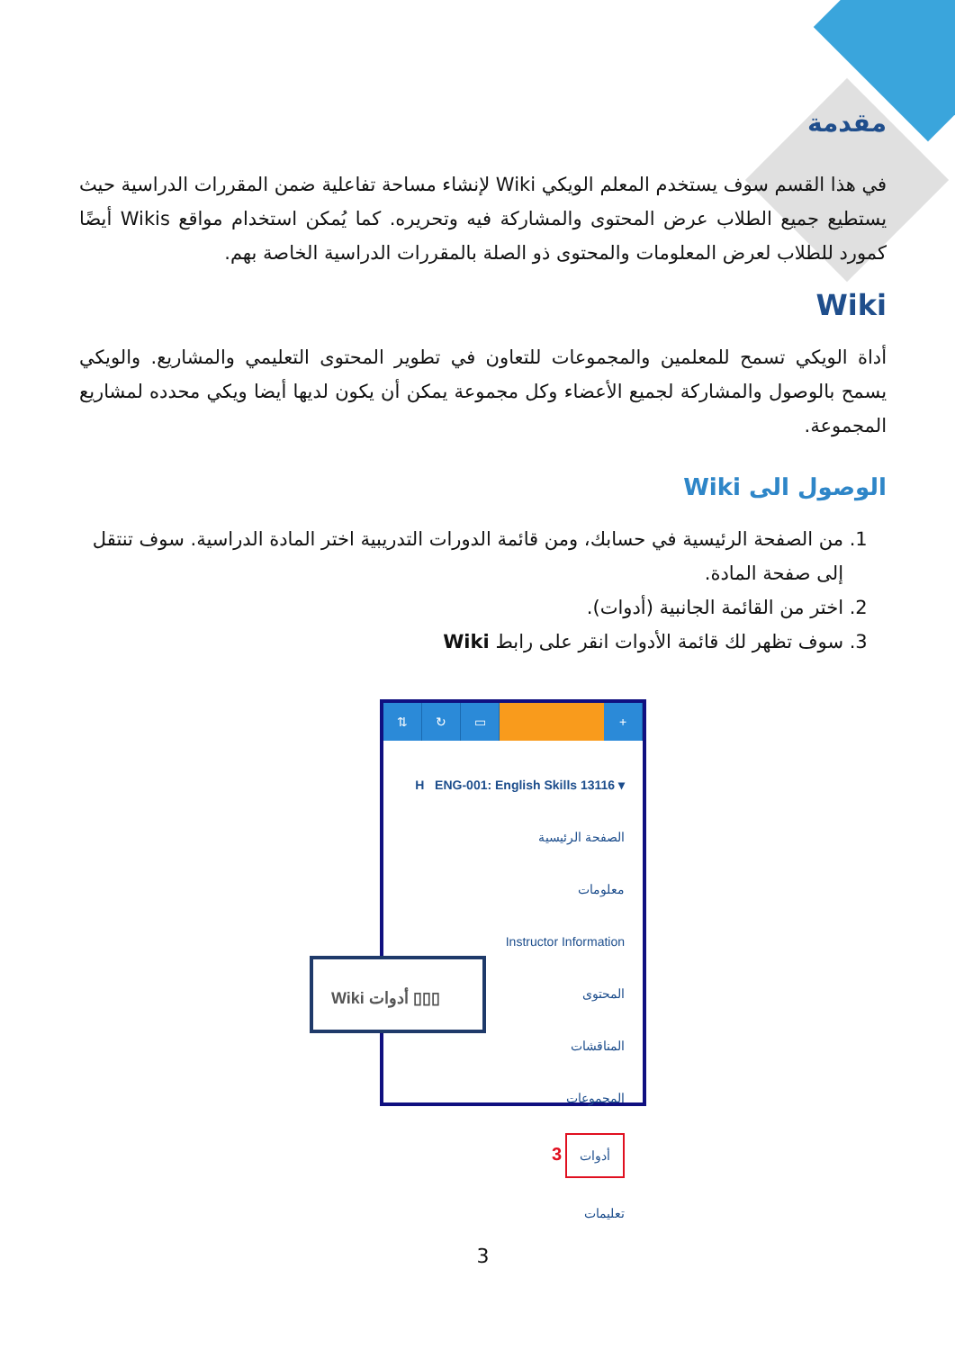مقدمة
في هذا القسم سوف يستخدم المعلم الويكي Wiki لإنشاء مساحة تفاعلية ضمن المقررات الدراسية حيث يستطيع جميع الطلاب عرض المحتوى والمشاركة فيه وتحريره. كما يُمكن استخدام مواقع Wikis أيضًا كمورد للطلاب لعرض المعلومات والمحتوى ذو الصلة بالمقررات الدراسية الخاصة بهم.
Wiki
أداة الويكي تسمح للمعلمين والمجموعات للتعاون في تطوير المحتوى التعليمي والمشاريع. والويكي يسمح بالوصول والمشاركة لجميع الأعضاء وكل مجموعة يمكن أن يكون لديها أيضا ويكي محدده لمشاريع المجموعة.
الوصول الى Wiki
1. من الصفحة الرئيسية في حسابك، ومن قائمة الدورات التدريبية اختر المادة الدراسية. سوف تنتقل إلى صفحة المادة.
2. اختر من القائمة الجانبية (أدوات).
3. سوف تظهر لك قائمة الأدوات انقر على رابط Wiki
⇅ ↻ ▭ +
H ENG-001: English Skills 13116 ▾
الصفحة الرئيسية
معلومات
Instructor Information
المحتوى
المناقشات
المجموعات
3 أدوات
تعليمات
Wiki أدوات ▯▯▯
3